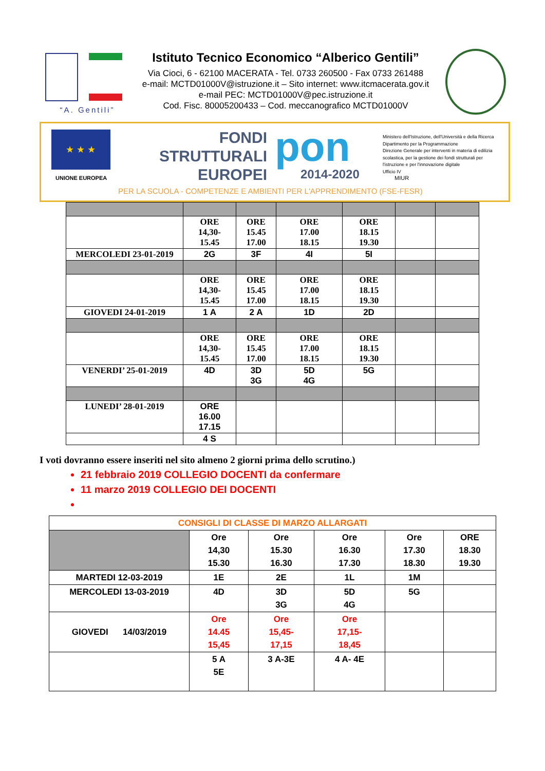“A. Gentili”
Istituto Tecnico Economico “Alberico Gentili”
Via Cioci, 6 - 62100 MACERATA - Tel. 0733 260500 - Fax 0733 261488
e-mail: MCTD01000V@istruzione.it – Sito internet: www.itcmacerata.gov.it
e-mail PEC: MCTD01000V@pec.istruzione.it
Cod. Fisc. 80005200433 – Cod. meccanografico MCTD01000V
★ ★ ★
UNIONE EUROPEA
FONDI
STRUTTURALI
EUROPEI
pon
2014-2020 MIUR
Ministero dell'Istruzione, dell'Università e della Ricerca
Dipartimento per la Programmazione
Direzione Generale per interventi in materia di edilizia
scolastica, per la gestione dei fondi strutturali per
l'istruzione e per l'innovazione digitale
Ufficio IV
PER LA SCUOLA - COMPETENZE E AMBIENTI PER L'APPRENDIMENTO (FSE-FESR)
| | ORE 14,30- 15.45 | ORE 15.45 17.00 | ORE 17.00 18.15 | ORE 18.15 19.30 | | |
| MERCOLEDI 23-01-2019 | 2G | 3F | 4I | 5I | | |
| | ORE 14,30- 15.45 | ORE 15.45 17.00 | ORE 17.00 18.15 | ORE 18.15 19.30 | | |
| GIOVEDI 24-01-2019 | 1 A | 2 A | 1D | 2D | | |
| | ORE 14,30- 15.45 | ORE 15.45 17.00 | ORE 17.00 18.15 | ORE 18.15 19.30 | | |
| VENERDI’ 25-01-2019 | 4D | 3D 3G | 5D 4G | 5G | | |
| LUNEDI’ 28-01-2019 | ORE 16.00 17.15 | | | | | |
| | 4 S | | | | | |
I voti dovranno essere inseriti nel sito almeno 2 giorni prima dello scrutino.)
21 febbraio 2019 COLLEGIO DOCENTI da confermare
11 marzo 2019 COLLEGIO DEI DOCENTI
| CONSIGLI DI CLASSE DI MARZO ALLARGATI | | | | | |
| | Ore 14,30 15.30 | Ore 15.30 16.30 | Ore 16.30 17.30 | Ore 17.30 18.30 | ORE 18.30 19.30 |
| MARTEDI 12-03-2019 | 1E | 2E | 1L | 1M | |
| MERCOLEDI 13-03-2019 | 4D | 3D 3G | 5D 4G | 5G | |
| GIOVEDI 14/03/2019 | Ore 14.45 15,45 | Ore 15,45- 17,15 | Ore 17,15- 18,45 | | |
| | 5 A 5E | 3 A-3E | 4 A- 4E | | |